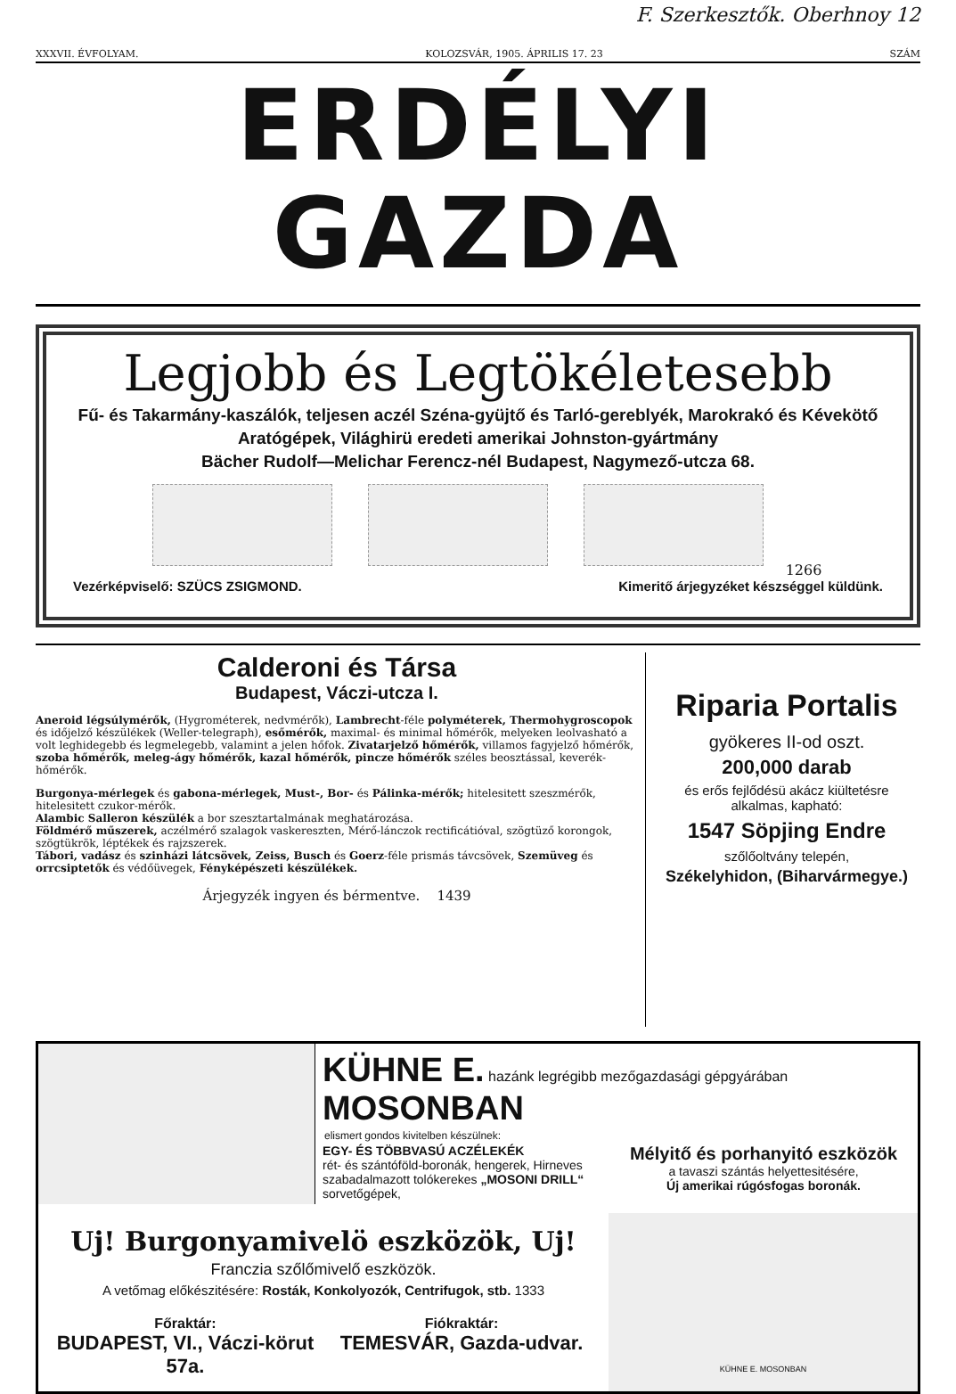F. Szerkesztők. Oberhnoy 12
XXXVII. ÉVFOLYAM. KOLOZSVÁR, 1905. ÁPRILIS 17. 23 SZÁM
ERDÉLYI GAZDA
Legjobb és Legtökéletesebb
Fű- és Takarmány-kaszálók, teljesen aczél Széna-gyüjtő és Tarló-gereblyék, Marokrakó és Kévekötő
Aratógépek, Világhirü eredeti amerikai Johnston-gyártmány
Bächer Rudolf—Melichar Ferencz-nél Budapest, Nagymező-utcza 68.
1266
Vezérképviselő: SZÜCS ZSIGMOND. Kimeritő árjegyzéket készséggel küldünk.
Calderoni és Társa
Budapest, Váczi-utcza I.
Aneroid légsúlymérők, (Hygrométerek, nedvmérők), Lambrecht-féle polyméterek, Thermohygroscopok és időjelző készülékek (Weller-telegraph), esőmérők, maximal- és minimal hőmérők, melyeken leolvasható a volt leghidegebb és legmelegebb, valamint a jelen hőfok. Zivatarjelző hőmérők, villamos fagyjelző hőmérők, szoba hőmérők, meleg-ágy hőmérők, kazal hőmérők, pincze hőmérők széles beosztással, keverék-hőmérők.
Burgonya-mérlegek és gabona-mérlegek, Must-, Bor- és Pálinka-mérők; hitelesitett szeszmérők, hitelesitett czukor-mérők.
Alambic Salleron készülék a bor szesztartalmának meghatározása.
Földmérő műszerek, aczélmérő szalagok vaskereszten, Mérő-lánczok rectificátióval, szögtüző korongok, szögtükrök, léptékek és rajzszerek.
Tábori, vadász és szinházi látcsövek, Zeiss, Busch és Goerz-féle prismás távcsövek, Szemüveg és orrcsiptetők és védőüvegek, Fényképészeti készülékek.
Árjegyzék ingyen és bérmentve. 1439
Riparia Portalis
gyökeres II-od oszt.
200,000 darab
és erős fejlődésü akácz kiültetésre alkalmas, kapható:
1547 Söpjing Endre
szőlőoltvány telepén,
Székelyhidon, (Biharvármegye.)
KÜHNE E. hazánk legrégibb mezőgazdasági gépgyárában MOSONBAN
elismert gondos kivitelben készülnek:
EGY- ÉS TÖBBVASÚ ACZÉLEKÉK
rét- és szántóföld-boronák, hengerek, Hirneves szabadalmazott tolókerekes „MOSONI DRILL“ sorvetőgépek,
Mélyitő és porhanyitó eszközök
a tavaszi szántás helyettesitésére,
Új amerikai rúgósfogas boronák.
Uj! Burgonyamivelö eszközök, Uj!
Franczia szőlőmivelő eszközök.
A vetőmag előkészitésére: Rosták, Konkolyozók, Centrifugok, stb. 1333
Főraktár:
BUDAPEST, VI., Váczi-körut 57a.
Fiókraktár:
TEMESVÁR, Gazda-udvar.
KÜHNE E. MOSONBAN